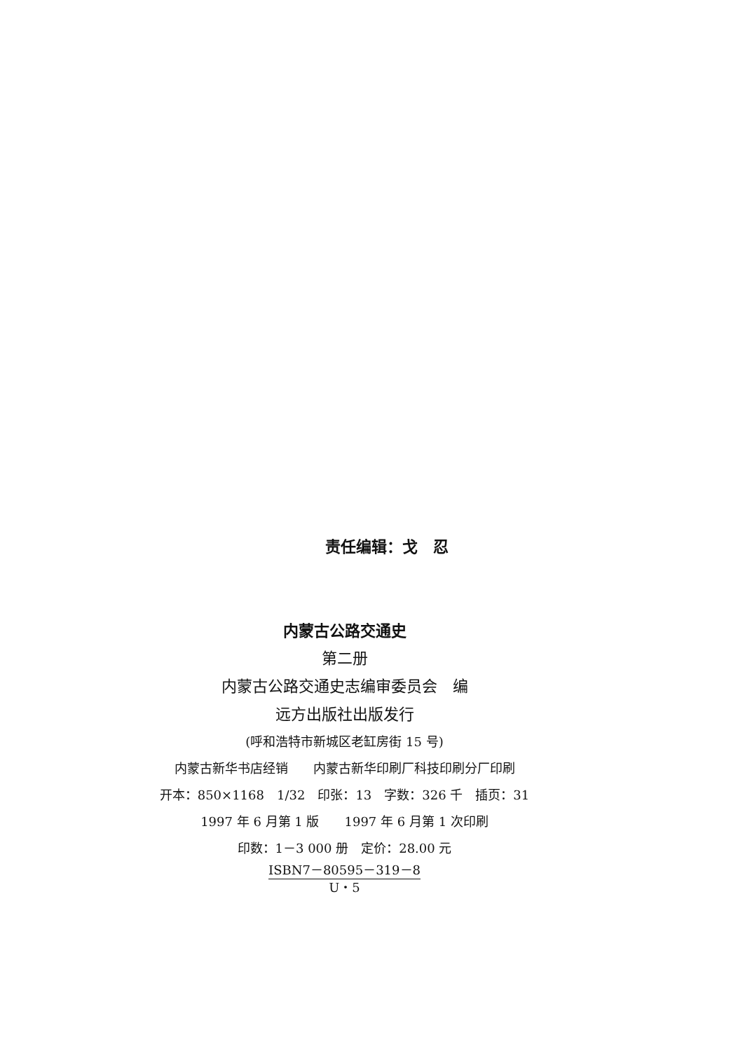责任编辑：戈　忍
内蒙古公路交通史
第二册
内蒙古公路交通史志编审委员会　编
远方出版社出版发行
(呼和浩特市新城区老缸房街 15 号)
内蒙古新华书店经销　　内蒙古新华印刷厂科技印刷分厂印刷
开本：850×1168　1/32　印张：13　字数：326 千　插页：31
1997 年 6 月第 1 版　　1997 年 6 月第 1 次印刷
印数：1－3 000 册　定价：28.00 元
ISBN7－80595－319－8 U・5